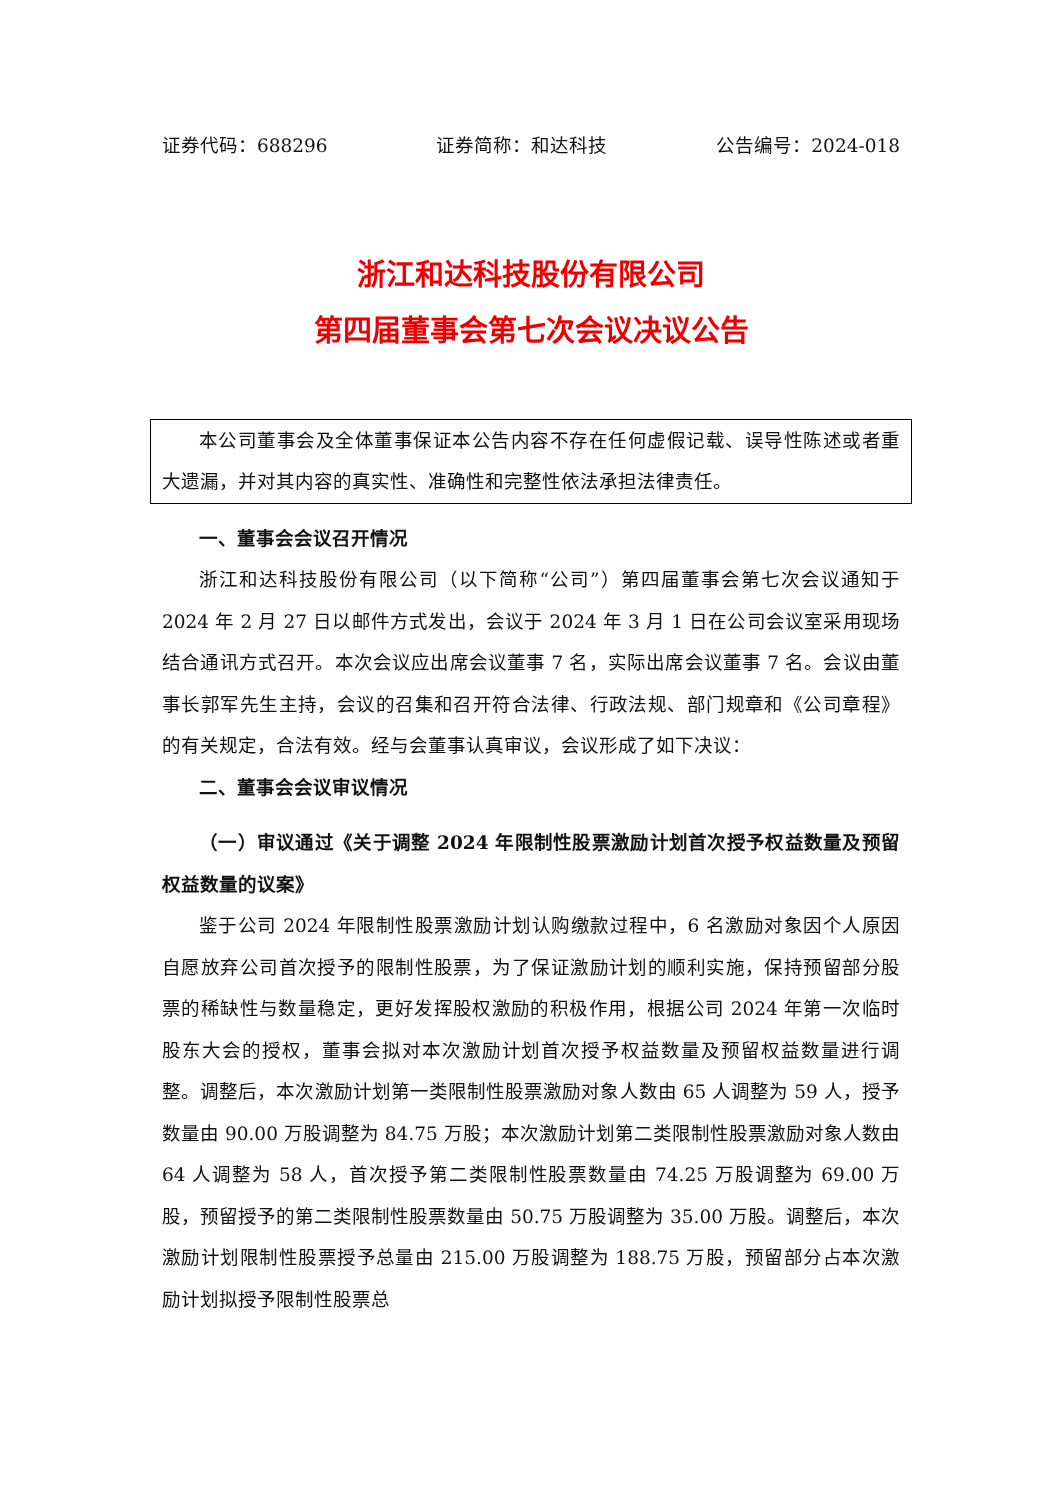证券代码：688296 证券简称：和达科技 公告编号：2024-018
浙江和达科技股份有限公司
第四届董事会第七次会议决议公告
本公司董事会及全体董事保证本公告内容不存在任何虚假记载、误导性陈述或者重大遗漏，并对其内容的真实性、准确性和完整性依法承担法律责任。
一、董事会会议召开情况
浙江和达科技股份有限公司（以下简称“公司”）第四届董事会第七次会议通知于 2024 年 2 月 27 日以邮件方式发出，会议于 2024 年 3 月 1 日在公司会议室采用现场结合通讯方式召开。本次会议应出席会议董事 7 名，实际出席会议董事 7 名。会议由董事长郭军先生主持，会议的召集和召开符合法律、行政法规、部门规章和《公司章程》的有关规定，合法有效。经与会董事认真审议，会议形成了如下决议：
二、董事会会议审议情况
（一）审议通过《关于调整 2024 年限制性股票激励计划首次授予权益数量及预留权益数量的议案》
鉴于公司 2024 年限制性股票激励计划认购缴款过程中，6 名激励对象因个人原因自愿放弃公司首次授予的限制性股票，为了保证激励计划的顺利实施，保持预留部分股票的稀缺性与数量稳定，更好发挥股权激励的积极作用，根据公司 2024 年第一次临时股东大会的授权，董事会拟对本次激励计划首次授予权益数量及预留权益数量进行调整。调整后，本次激励计划第一类限制性股票激励对象人数由 65 人调整为 59 人，授予数量由 90.00 万股调整为 84.75 万股；本次激励计划第二类限制性股票激励对象人数由 64 人调整为 58 人，首次授予第二类限制性股票数量由 74.25 万股调整为 69.00 万股，预留授予的第二类限制性股票数量由 50.75 万股调整为 35.00 万股。调整后，本次激励计划限制性股票授予总量由 215.00 万股调整为 188.75 万股，预留部分占本次激励计划拟授予限制性股票总